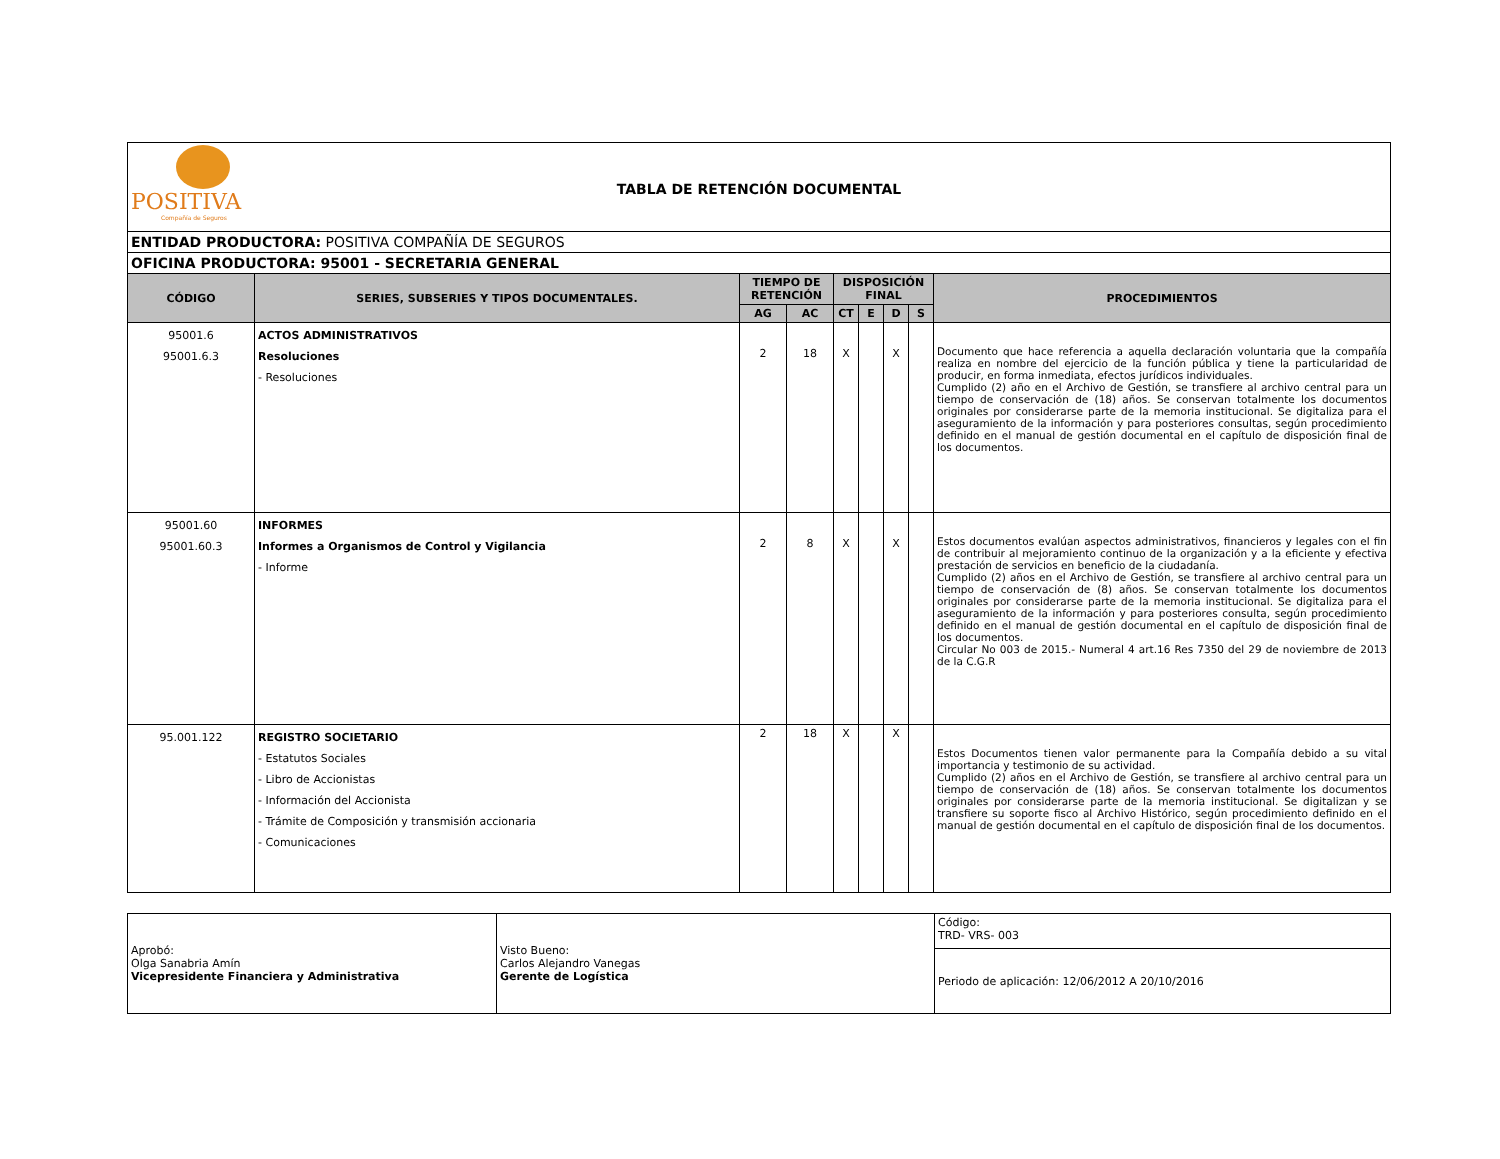| POSITIVA Compañía de Seguros TABLA DE RETENCIÓN DOCUMENTAL | | | | | | | | |
| ENTIDAD PRODUCTORA: POSITIVA COMPAÑÍA DE SEGUROS | | | | | | | | |
| OFICINA PRODUCTORA: 95001 - SECRETARIA GENERAL | | | | | | | | |
| CÓDIGO | SERIES, SUBSERIES Y TIPOS DOCUMENTALES. | TIEMPO DE RETENCIÓN | | DISPOSICIÓN FINAL | | | | PROCEDIMIENTOS |
| | | AG | AC | CT | E | D | S | |
| 95001.6 95001.6.3 | ACTOS ADMINISTRATIVOS Resoluciones - Resoluciones | 2 | 18 | X | | X | | Documento que hace referencia a aquella declaración voluntaria que la compañía realiza en nombre del ejercicio de la función pública y tiene la particularidad de producir, en forma inmediata, efectos jurídicos individuales. Cumplido (2) año en el Archivo de Gestión, se transfiere al archivo central para un tiempo de conservación de (18) años. Se conservan totalmente los documentos originales por considerarse parte de la memoria institucional. Se digitaliza para el aseguramiento de la información y para posteriores consultas, según procedimiento definido en el manual de gestión documental en el capítulo de disposición final de los documentos. |
| 95001.60 95001.60.3 | INFORMES Informes a Organismos de Control y Vigilancia - Informe | 2 | 8 | X | | X | | Estos documentos evalúan aspectos administrativos, financieros y legales con el fin de contribuir al mejoramiento continuo de la organización y a la eficiente y efectiva prestación de servicios en beneficio de la ciudadanía. Cumplido (2) años en el Archivo de Gestión, se transfiere al archivo central para un tiempo de conservación de (8) años. Se conservan totalmente los documentos originales por considerarse parte de la memoria institucional. Se digitaliza para el aseguramiento de la información y para posteriores consulta, según procedimiento definido en el manual de gestión documental en el capítulo de disposición final de los documentos. Circular No 003 de 2015.- Numeral 4 art.16 Res 7350 del 29 de noviembre de 2013 de la C.G.R |
| 95.001.122 | REGISTRO SOCIETARIO - Estatutos Sociales - Libro de Accionistas - Información del Accionista - Trámite de Composición y transmisión accionaria - Comunicaciones | 2 | 18 | X | | X | | Estos Documentos tienen valor permanente para la Compañía debido a su vital importancia y testimonio de su actividad. Cumplido (2) años en el Archivo de Gestión, se transfiere al archivo central para un tiempo de conservación de (18) años. Se conservan totalmente los documentos originales por considerarse parte de la memoria institucional. Se digitalizan y se transfiere su soporte fisco al Archivo Histórico, según procedimiento definido en el manual de gestión documental en el capítulo de disposición final de los documentos. |
| Aprobó: Olga Sanabria Amín Vicepresidente Financiera y Administrativa | Visto Bueno: Carlos Alejandro Vanegas Gerente de Logística | Código: TRD- VRS- 003 |
| | | Periodo de aplicación: 12/06/2012 A 20/10/2016 |